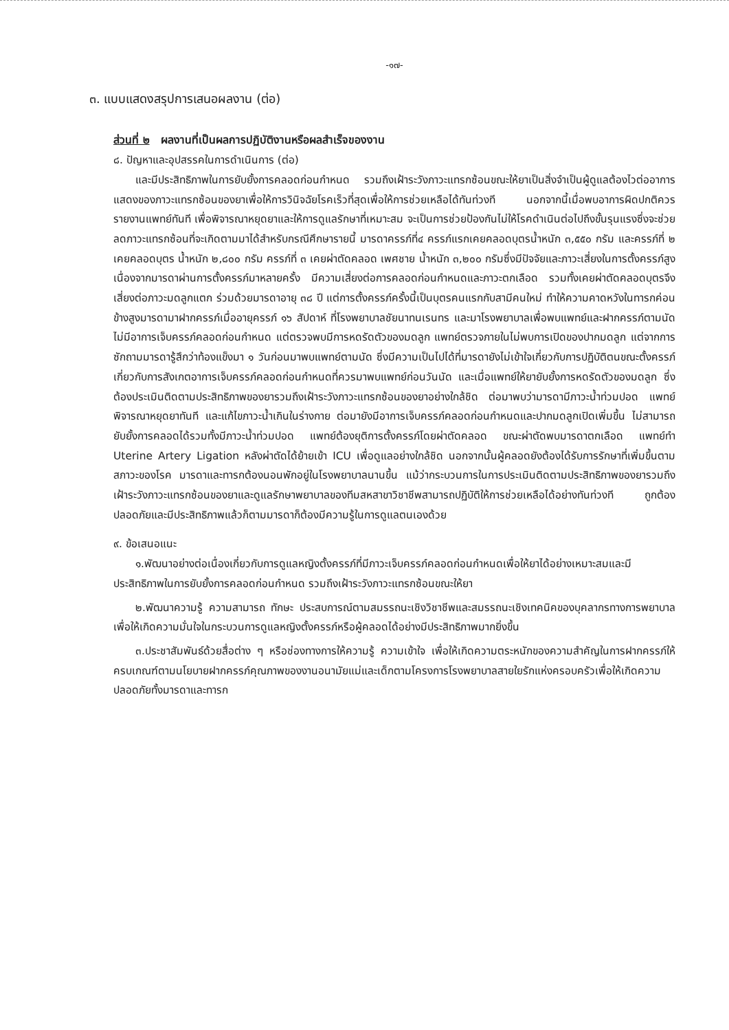-๑๗-
๓. แบบแสดงสรุปการเสนอผลงาน (ต่อ)
ส่วนที่ ๒ ผลงานที่เป็นผลการปฏิบัติงานหรือผลสำเร็จของงาน
๘. ปัญหาและอุปสรรคในการดำเนินการ (ต่อ)
และมีประสิทธิภาพในการยับยั้งการคลอดก่อนกำหนด รวมถึงเฝ้าระวังภาวะแทรกซ้อนขณะให้ยาเป็นสิ่งจำเป็นผู้ดูแลต้องไวต่ออาการแสดงของภาวะแทรกซ้อนของยาเพื่อให้การวินิจฉัยโรคเร็วที่สุดเพื่อให้การช่วยเหลือได้ทันท่วงที นอกจากนี้เมื่อพบอาการผิดปกติควรรายงานแพทย์ทันที เพื่อพิจารณาหยุดยาและให้การดูแลรักษาที่เหมาะสม จะเป็นการช่วยป้องกันไม่ให้โรคดำเนินต่อไปถึงขั้นรุนแรงซึ่งจะช่วยลดภาวะแทรกซ้อนที่จะเกิดตามมาได้สำหรับกรณีศึกษารายนี้ มารดาครรภ์ที่๔ ครรภ์แรกเคยคลอดบุตรน้ำหนัก ๓,๕๕๐ กรัม และครรภ์ที่ ๒ เคยคลอดบุตร น้ำหนัก ๒,๘๐๐ กรัม ครรภ์ที่ ๓ เคยผ่าตัดคลอด เพศชาย น้ำหนัก ๓,๒๐๐ กรัมซึ่งมีปัจจัยและภาวะเสี่ยงในการตั้งครรภ์สูง เนื่องจากมารดาผ่านการตั้งครรภ์มาหลายครั้ง มีความเสี่ยงต่อการคลอดก่อนกำหนดและภาวะตกเลือด รวมทั้งเคยผ่าตัดคลอดบุตรจึงเสี่ยงต่อภาวะมดลูกแตก ร่วมด้วยมารดาอายุ ๓๘ ปี แต่การตั้งครรภ์ครั้งนี้เป็นบุตรคนแรกกับสามีคนใหม่ ทำให้ความคาดหวังในทารกค่อนข้างสูงมารดามาฝากครรภ์เมื่ออายุครรภ์ ๑๖ สัปดาห์ ที่โรงพยาบาลชัยนาทนเรนทร และมาโรงพยาบาลเพื่อพบแพทย์และฝากครรภ์ตามนัดไม่มีอาการเจ็บครรภ์คลอดก่อนกำหนด แต่ตรวจพบมีการหดรัดตัวของมดลูก แพทย์ตรวจภายในไม่พบการเปิดของปากมดลูก แต่จากการซักถามมารดารู้สึกว่าท้องแข็งมา ๑ วันก่อนมาพบแพทย์ตามนัด ซึ่งมีความเป็นไปได้ที่มารดายังไม่เข้าใจเกี่ยวกับการปฏิบัติตนขณะตั้งครรภ์เกี่ยวกับการสังเกตอาการเจ็บครรภ์คลอดก่อนกำหนดที่ควรมาพบแพทย์ก่อนวันนัด และเมื่อแพทย์ให้ยายับยั้งการหดรัดตัวของมดลูก ซึ่งต้องประเมินติดตามประสิทธิภาพของยารวมถึงเฝ้าระวังภาวะแทรกซ้อนของยาอย่างใกล้ชิด ต่อมาพบว่ามารดามีภาวะน้ำท่วมปอด แพทย์พิจารณาหยุดยาทันที และแก้ไขภาวะน้ำเกินในร่างกาย ต่อมายังมีอาการเจ็บครรภ์คลอดก่อนกำหนดและปากมดลูกเปิดเพิ่มขึ้น ไม่สามารถยับยั้งการคลอดได้รวมทั้งมีภาวะน้ำท่วมปอด แพทย์ต้องยุติการตั้งครรภ์โดยผ่าตัดคลอด ขณะผ่าตัดพบมารดาตกเลือด แพทย์ทำ Uterine Artery Ligation หลังผ่าตัดได้ย้ายเข้า ICU เพื่อดูแลอย่างใกล้ชิด นอกจากนั้นผู้คลอดยังต้องได้รับการรักษาที่เพิ่มขึ้นตามสภาวะของโรค มารดาและทารกต้องนอนพักอยู่ในโรงพยาบาลนานขึ้น แม้ว่ากระบวนการในการประเมินติดตามประสิทธิภาพของยารวมถึงเฝ้าระวังภาวะแทรกซ้อนของยาและดูแลรักษาพยาบาลของทีมสหสาขาวิชาชีพสามารถปฏิบัติให้การช่วยเหลือได้อย่างทันท่วงที ถูกต้องปลอดภัยและมีประสิทธิภาพแล้วก็ตามมารดาก็ต้องมีความรู้ในการดูแลตนเองด้วย
๙. ข้อเสนอแนะ
๑.พัฒนาอย่างต่อเนื่องเกี่ยวกับการดูแลหญิงตั้งครรภ์ที่มีภาวะเจ็บครรภ์คลอดก่อนกำหนดเพื่อให้ยาได้อย่างเหมาะสมและมีประสิทธิภาพในการยับยั้งการคลอดก่อนกำหนด รวมถึงเฝ้าระวังภาวะแทรกซ้อนขณะให้ยา
๒.พัฒนาความรู้ ความสามารถ ทักษะ ประสบการณ์ตามสมรรถนะเชิงวิชาชีพและสมรรถนะเชิงเทคนิคของบุคลากรทางการพยาบาล เพื่อให้เกิดความมั่นใจในกระบวนการดูแลหญิงตั้งครรภ์หรือผู้คลอดได้อย่างมีประสิทธิภาพมากยิ่งขึ้น
๓.ประชาสัมพันธ์ด้วยสื่อต่าง ๆ หรือช่องทางการให้ความรู้ ความเข้าใจ เพื่อให้เกิดความตระหนักของความสำคัญในการฝากครรภ์ให้ครบเกณฑ์ตามนโยบายฝากครรภ์คุณภาพของงานอนามัยแม่และเด็กตามโครงการโรงพยาบาลสายใยรักแห่งครอบครัวเพื่อให้เกิดความปลอดภัยทั้งมารดาและทารก